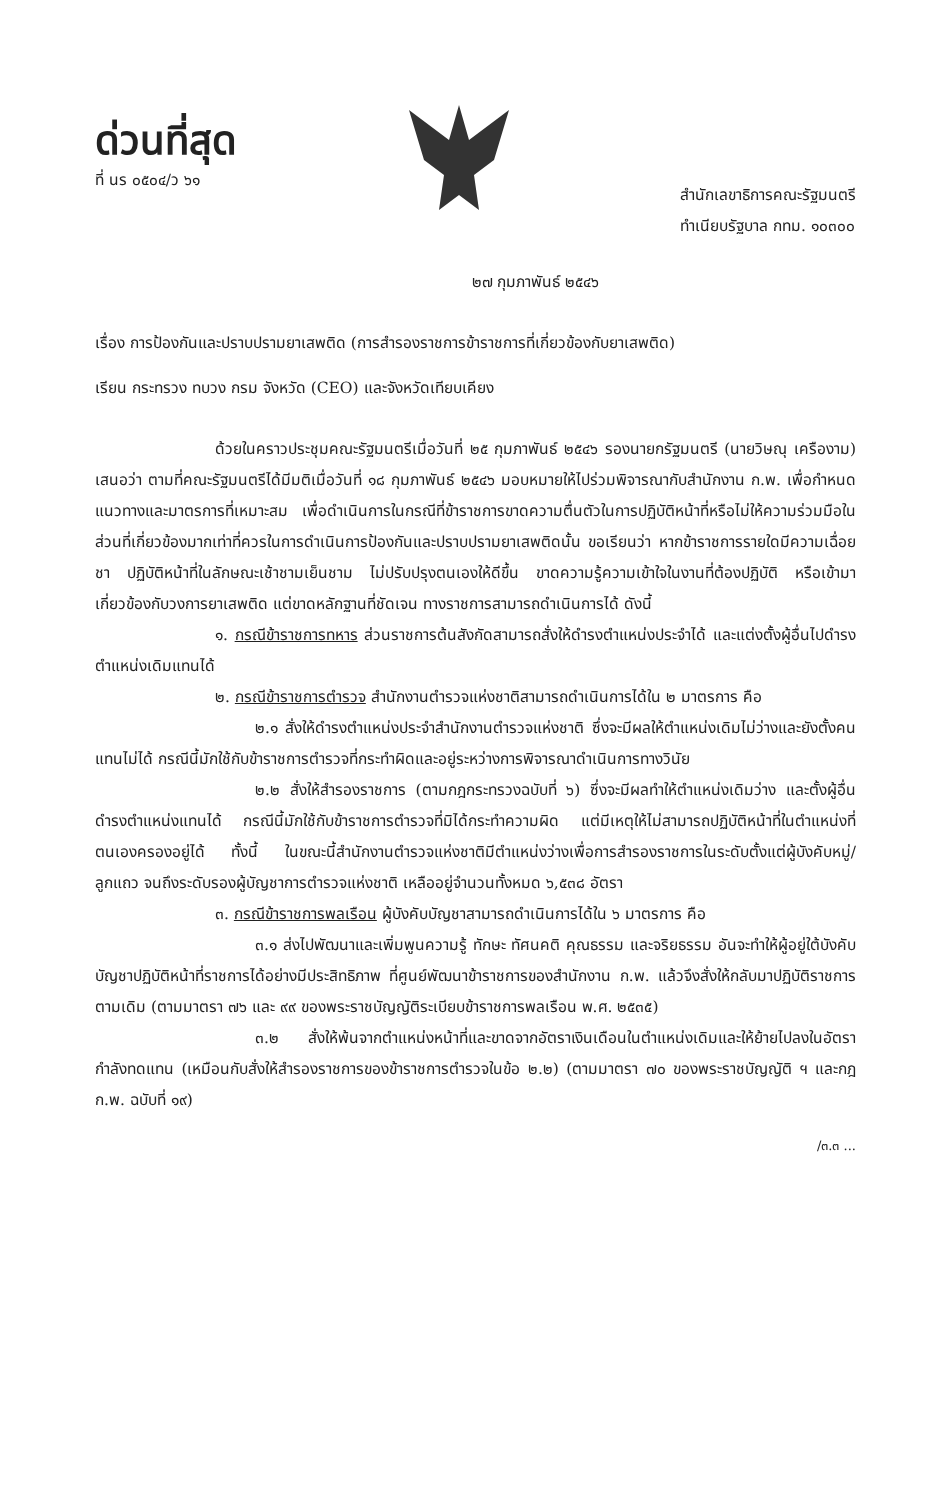ด่วนที่สุด
ที่ นร ๐๕๐๔/ว ๖๑
สำนักเลขาธิการคณะรัฐมนตรี
ทำเนียบรัฐบาล กทม. ๑๐๓๐๐
๒๗ กุมภาพันธ์ ๒๕๔๖
เรื่อง การป้องกันและปราบปรามยาเสพติด (การสำรองราชการข้าราชการที่เกี่ยวข้องกับยาเสพติด)
เรียน กระทรวง ทบวง กรม จังหวัด (CEO) และจังหวัดเทียบเคียง
ด้วยในคราวประชุมคณะรัฐมนตรีเมื่อวันที่ ๒๕ กุมภาพันธ์ ๒๕๔๖ รองนายกรัฐมนตรี (นายวิษณุ เครืองาม) เสนอว่า ตามที่คณะรัฐมนตรีได้มีมติเมื่อวันที่ ๑๘ กุมภาพันธ์ ๒๕๔๖ มอบหมายให้ไปร่วมพิจารณากับสำนักงาน ก.พ. เพื่อกำหนดแนวทางและมาตรการที่เหมาะสม เพื่อดำเนินการในกรณีที่ข้าราชการขาดความตื่นตัวในการปฏิบัติหน้าที่หรือไม่ให้ความร่วมมือในส่วนที่เกี่ยวข้องมากเท่าที่ควรในการดำเนินการป้องกันและปราบปรามยาเสพติดนั้น ขอเรียนว่า หากข้าราชการรายใดมีความเฉื่อยชา ปฏิบัติหน้าที่ในลักษณะเช้าชามเย็นชาม ไม่ปรับปรุงตนเองให้ดีขึ้น ขาดความรู้ความเข้าใจในงานที่ต้องปฏิบัติ หรือเข้ามาเกี่ยวข้องกับวงการยาเสพติด แต่ขาดหลักฐานที่ชัดเจน ทางราชการสามารถดำเนินการได้ ดังนี้
๑. กรณีข้าราชการทหาร ส่วนราชการต้นสังกัดสามารถสั่งให้ดำรงตำแหน่งประจำได้ และแต่งตั้งผู้อื่นไปดำรงตำแหน่งเดิมแทนได้
๒. กรณีข้าราชการตำรวจ สำนักงานตำรวจแห่งชาติสามารถดำเนินการได้ใน ๒ มาตรการ คือ
๒.๑ สั่งให้ดำรงตำแหน่งประจำสำนักงานตำรวจแห่งชาติ ซึ่งจะมีผลให้ตำแหน่งเดิมไม่ว่างและยังตั้งคนแทนไม่ได้ กรณีนี้มักใช้กับข้าราชการตำรวจที่กระทำผิดและอยู่ระหว่างการพิจารณาดำเนินการทางวินัย
๒.๒ สั่งให้สำรองราชการ (ตามกฎกระทรวงฉบับที่ ๖) ซึ่งจะมีผลทำให้ตำแหน่งเดิมว่าง และตั้งผู้อื่นดำรงตำแหน่งแทนได้ กรณีนี้มักใช้กับข้าราชการตำรวจที่มิได้กระทำความผิด แต่มีเหตุให้ไม่สามารถปฏิบัติหน้าที่ในตำแหน่งที่ตนเองครองอยู่ได้ ทั้งนี้ ในขณะนี้สำนักงานตำรวจแห่งชาติมีตำแหน่งว่างเพื่อการสำรองราชการในระดับตั้งแต่ผู้บังคับหมู่/ลูกแถว จนถึงระดับรองผู้บัญชาการตำรวจแห่งชาติ เหลืออยู่จำนวนทั้งหมด ๖,๕๓๘ อัตรา
๓. กรณีข้าราชการพลเรือน ผู้บังคับบัญชาสามารถดำเนินการได้ใน ๖ มาตรการ คือ
๓.๑ ส่งไปพัฒนาและเพิ่มพูนความรู้ ทักษะ ทัศนคติ คุณธรรม และจริยธรรม อันจะทำให้ผู้อยู่ใต้บังคับบัญชาปฏิบัติหน้าที่ราชการได้อย่างมีประสิทธิภาพ ที่ศูนย์พัฒนาข้าราชการของสำนักงาน ก.พ. แล้วจึงสั่งให้กลับมาปฏิบัติราชการตามเดิม (ตามมาตรา ๗๖ และ ๙๙ ของพระราชบัญญัติระเบียบข้าราชการพลเรือน พ.ศ. ๒๕๓๕)
๓.๒ สั่งให้พ้นจากตำแหน่งหน้าที่และขาดจากอัตราเงินเดือนในตำแหน่งเดิมและให้ย้ายไปลงในอัตรากำลังทดแทน (เหมือนกับสั่งให้สำรองราชการของข้าราชการตำรวจในข้อ ๒.๒) (ตามมาตรา ๗๐ ของพระราชบัญญัติ ฯ และกฎ ก.พ. ฉบับที่ ๑๙)
/๓.๓ ...